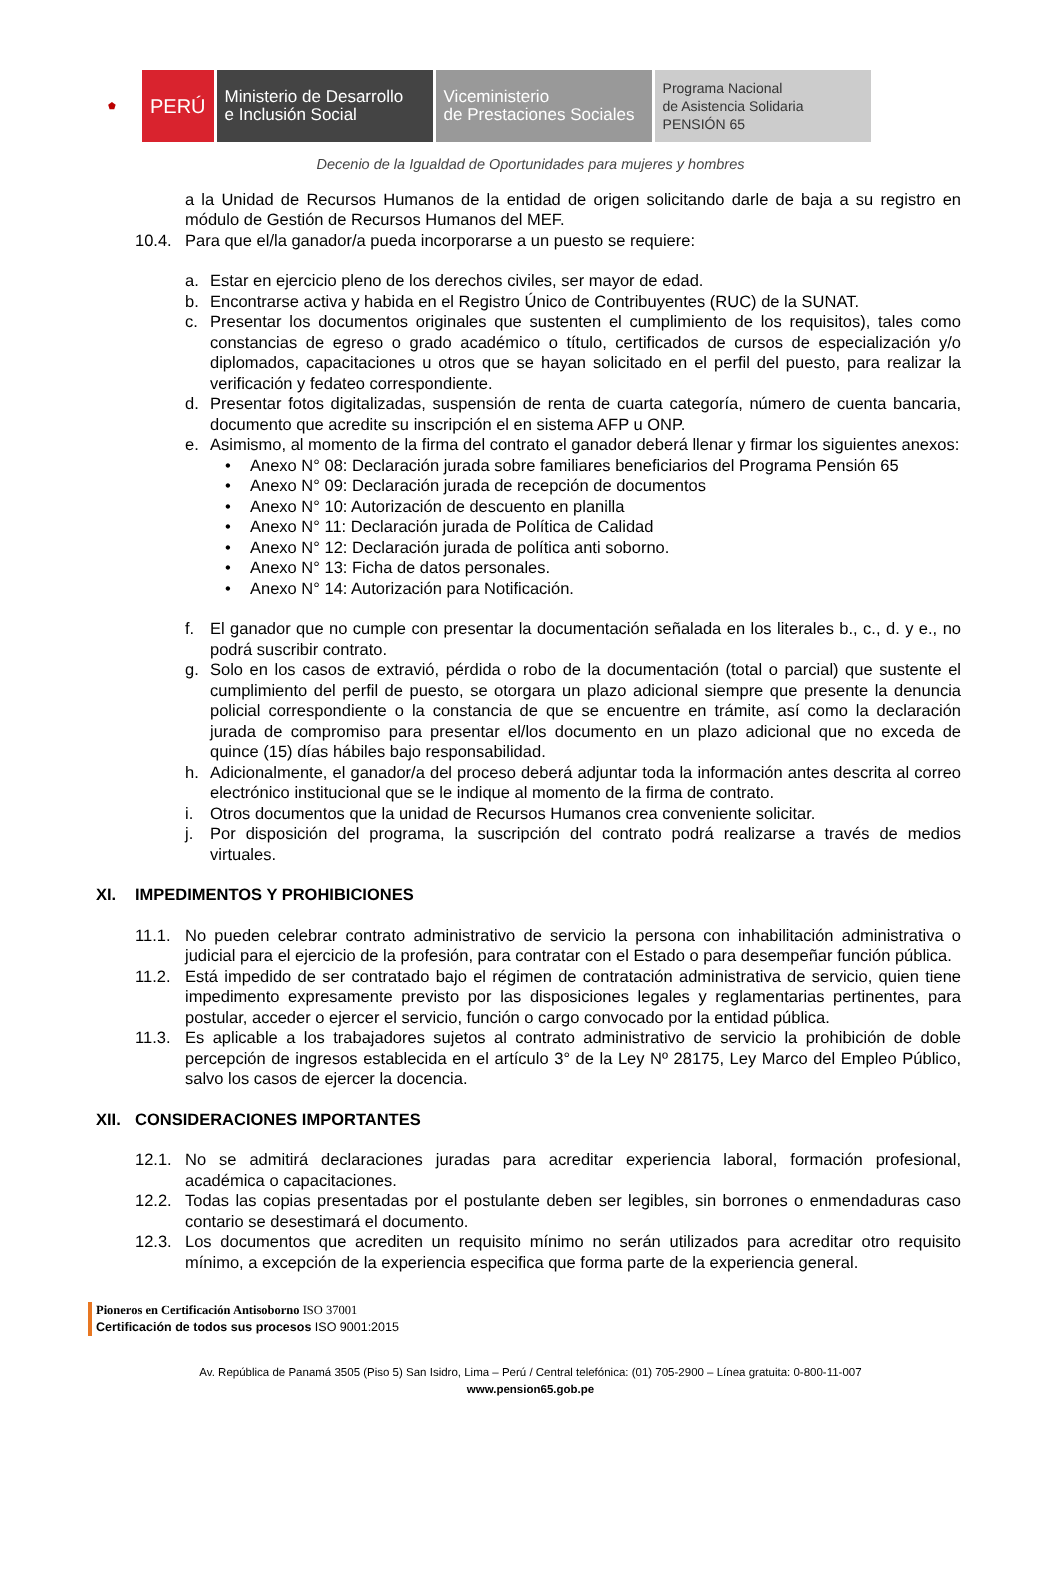⬟
PERÚ
Ministerio de Desarrollo
e Inclusión Social
Viceministerio
de Prestaciones Sociales
Programa Nacional
de Asistencia Solidaria
PENSIÓN 65
Decenio de la Igualdad de Oportunidades para mujeres y hombres
a la Unidad de Recursos Humanos de la entidad de origen solicitando darle de baja a su registro en módulo de Gestión de Recursos Humanos del MEF.
10.4. Para que el/la ganador/a pueda incorporarse a un puesto se requiere:
a. Estar en ejercicio pleno de los derechos civiles, ser mayor de edad.
b. Encontrarse activa y habida en el Registro Único de Contribuyentes (RUC) de la SUNAT.
c. Presentar los documentos originales que sustenten el cumplimiento de los requisitos), tales como constancias de egreso o grado académico o título, certificados de cursos de especialización y/o diplomados, capacitaciones u otros que se hayan solicitado en el perfil del puesto, para realizar la verificación y fedateo correspondiente.
d. Presentar fotos digitalizadas, suspensión de renta de cuarta categoría, número de cuenta bancaria, documento que acredite su inscripción el en sistema AFP u ONP.
e. Asimismo, al momento de la firma del contrato el ganador deberá llenar y firmar los siguientes anexos:
• Anexo N° 08: Declaración jurada sobre familiares beneficiarios del Programa Pensión 65
• Anexo N° 09: Declaración jurada de recepción de documentos
• Anexo N° 10: Autorización de descuento en planilla
• Anexo N° 11: Declaración jurada de Política de Calidad
• Anexo N° 12: Declaración jurada de política anti soborno.
• Anexo N° 13: Ficha de datos personales.
• Anexo N° 14: Autorización para Notificación.
f. El ganador que no cumple con presentar la documentación señalada en los literales b., c., d. y e., no podrá suscribir contrato.
g. Solo en los casos de extravió, pérdida o robo de la documentación (total o parcial) que sustente el cumplimiento del perfil de puesto, se otorgara un plazo adicional siempre que presente la denuncia policial correspondiente o la constancia de que se encuentre en trámite, así como la declaración jurada de compromiso para presentar el/los documento en un plazo adicional que no exceda de quince (15) días hábiles bajo responsabilidad.
h. Adicionalmente, el ganador/a del proceso deberá adjuntar toda la información antes descrita al correo electrónico institucional que se le indique al momento de la firma de contrato.
i. Otros documentos que la unidad de Recursos Humanos crea conveniente solicitar.
j. Por disposición del programa, la suscripción del contrato podrá realizarse a través de medios virtuales.
XI. IMPEDIMENTOS Y PROHIBICIONES
11.1. No pueden celebrar contrato administrativo de servicio la persona con inhabilitación administrativa o judicial para el ejercicio de la profesión, para contratar con el Estado o para desempeñar función pública.
11.2. Está impedido de ser contratado bajo el régimen de contratación administrativa de servicio, quien tiene impedimento expresamente previsto por las disposiciones legales y reglamentarias pertinentes, para postular, acceder o ejercer el servicio, función o cargo convocado por la entidad pública.
11.3. Es aplicable a los trabajadores sujetos al contrato administrativo de servicio la prohibición de doble percepción de ingresos establecida en el artículo 3° de la Ley Nº 28175, Ley Marco del Empleo Público, salvo los casos de ejercer la docencia.
XII. CONSIDERACIONES IMPORTANTES
12.1. No se admitirá declaraciones juradas para acreditar experiencia laboral, formación profesional, académica o capacitaciones.
12.2. Todas las copias presentadas por el postulante deben ser legibles, sin borrones o enmendaduras caso contario se desestimará el documento.
12.3. Los documentos que acrediten un requisito mínimo no serán utilizados para acreditar otro requisito mínimo, a excepción de la experiencia especifica que forma parte de la experiencia general.
Pioneros en Certificación Antisoborno ISO 37001
Certificación de todos sus procesos ISO 9001:2015
Av. República de Panamá 3505 (Piso 5) San Isidro, Lima – Perú / Central telefónica: (01) 705-2900 – Línea gratuita: 0-800-11-007
www.pension65.gob.pe